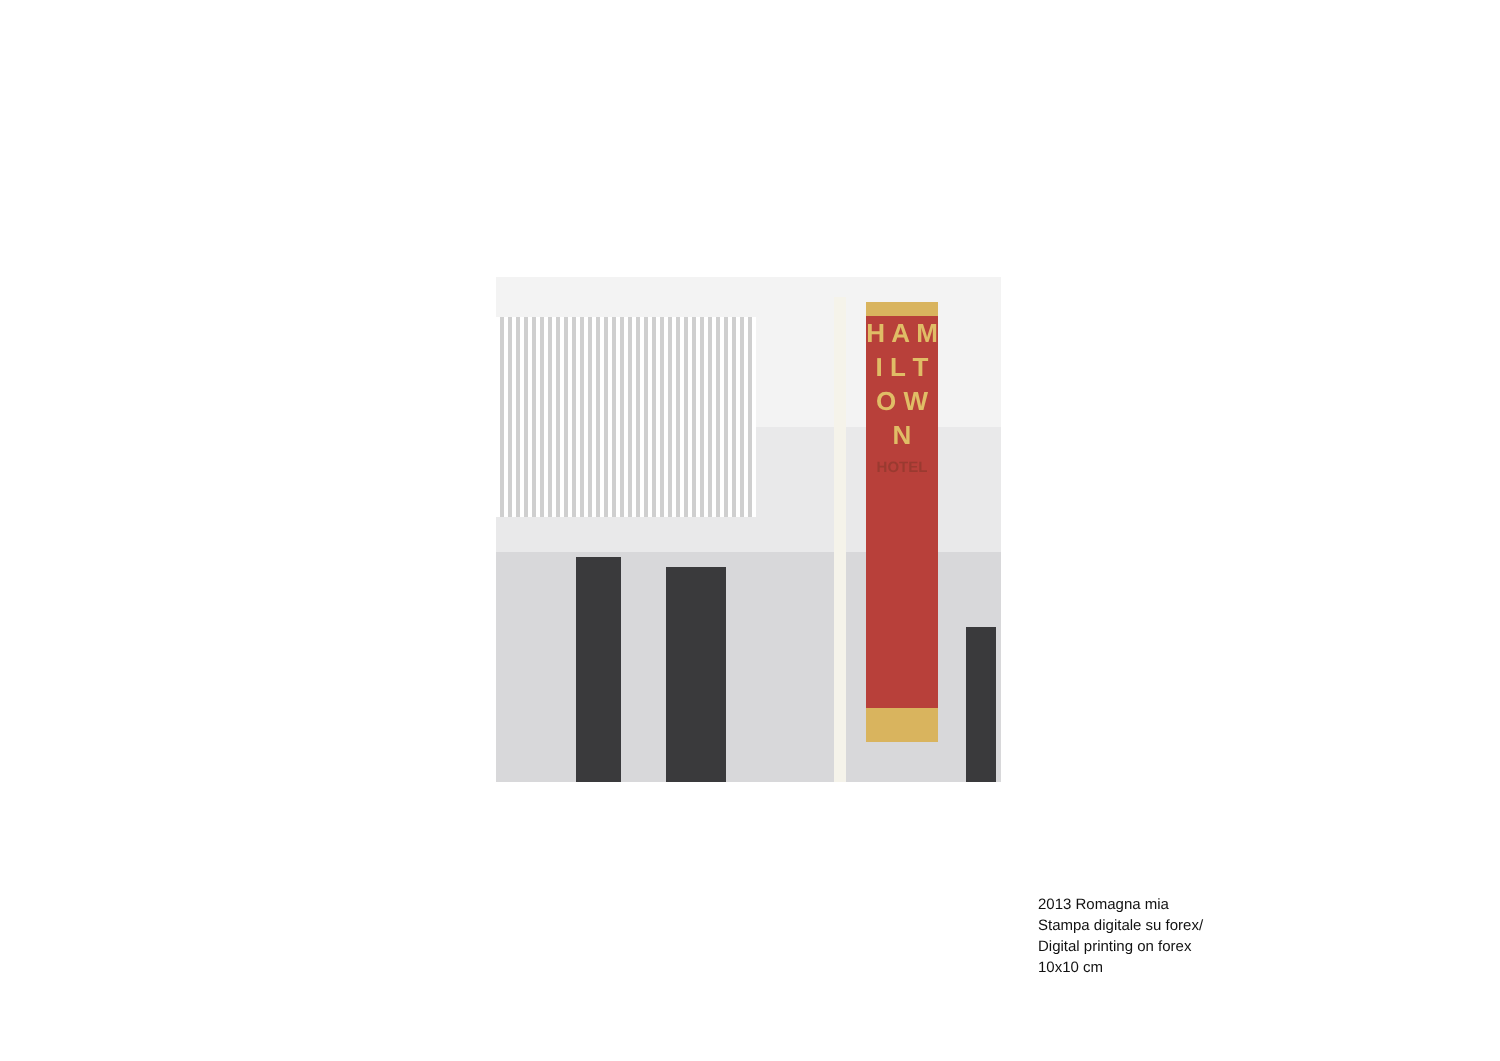H A M I L T O W N
HOTEL
2013 Romagna mia
Stampa digitale su forex/
Digital printing on forex
10x10 cm